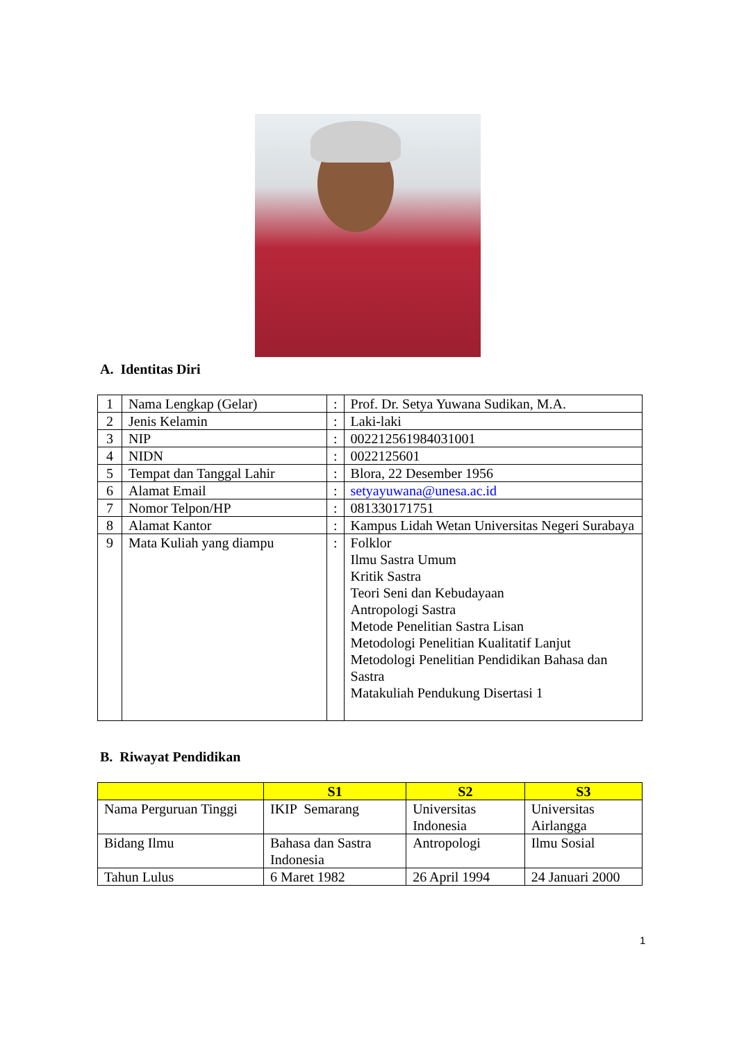A. Identitas Diri
| 1 | Nama Lengkap (Gelar) | : | Prof. Dr. Setya Yuwana Sudikan, M.A. |
| 2 | Jenis Kelamin | : | Laki-laki |
| 3 | NIP | : | 002212561984031001 |
| 4 | NIDN | : | 0022125601 |
| 5 | Tempat dan Tanggal Lahir | : | Blora, 22 Desember 1956 |
| 6 | Alamat Email | : | setyayuwana@unesa.ac.id |
| 7 | Nomor Telpon/HP | : | 081330171751 |
| 8 | Alamat Kantor | : | Kampus Lidah Wetan Universitas Negeri Surabaya |
| 9 | Mata Kuliah yang diampu | : | Folklor Ilmu Sastra Umum Kritik Sastra Teori Seni dan Kebudayaan Antropologi Sastra Metode Penelitian Sastra Lisan Metodologi Penelitian Kualitatif Lanjut Metodologi Penelitian Pendidikan Bahasa dan Sastra Matakuliah Pendukung Disertasi 1 |
B. Riwayat Pendidikan
| | S1 | S2 | S3 |
| --- | --- | --- | --- |
| Nama Perguruan Tinggi | IKIP Semarang | Universitas Indonesia | Universitas Airlangga |
| Bidang Ilmu | Bahasa dan Sastra Indonesia | Antropologi | Ilmu Sosial |
| Tahun Lulus | 6 Maret 1982 | 26 April 1994 | 24 Januari 2000 |
1